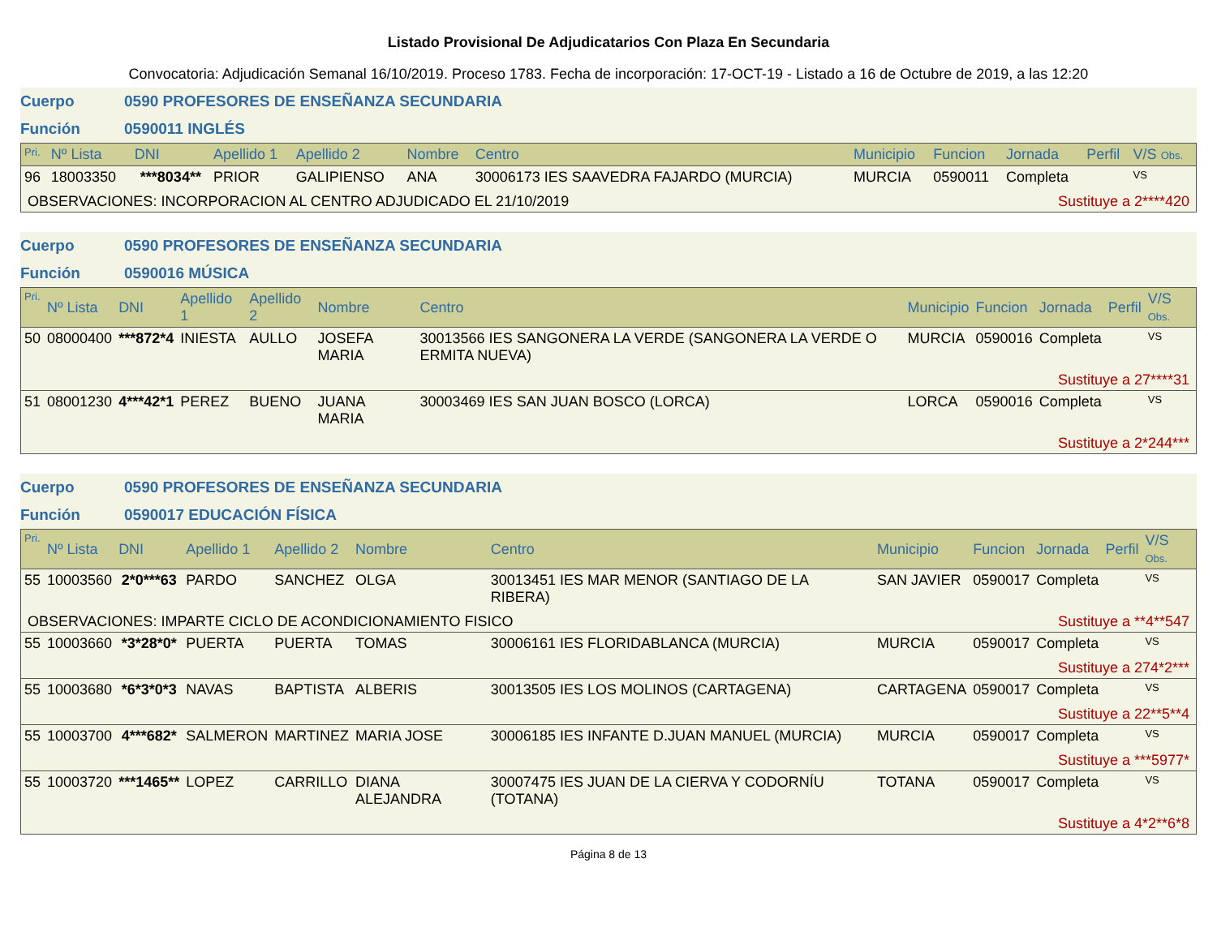Listado Provisional De Adjudicatarios Con Plaza En Secundaria
Convocatoria: Adjudicación Semanal 16/10/2019. Proceso 1783. Fecha de incorporación: 17-OCT-19 - Listado a 16 de Octubre de 2019, a las 12:20
Cuerpo 0590 PROFESORES DE ENSEÑANZA SECUNDARIA
Función 0590011 INGLÉS
| Pri. | Nº Lista | DNI | Apellido 1 | Apellido 2 | Nombre | Centro | Municipio | Funcion | Jornada | Perfil | V/S Obs. |
| --- | --- | --- | --- | --- | --- | --- | --- | --- | --- | --- | --- |
| 96 | 18003350 | ***8034** | PRIOR | GALIPIENSO | ANA | 30006173 IES SAAVEDRA FAJARDO (MURCIA) | MURCIA | 0590011 | Completa | | VS |
| OBSERVACIONES: INCORPORACION AL CENTRO ADJUDICADO EL 21/10/2019 | | | | | | | | Sustituye a 2****420 | | | |
Cuerpo 0590 PROFESORES DE ENSEÑANZA SECUNDARIA
Función 0590016 MÚSICA
| Pri. | Nº Lista | DNI | Apellido 1 | Apellido 2 | Nombre | Centro | Municipio | Funcion | Jornada | Perfil | V/S Obs. |
| --- | --- | --- | --- | --- | --- | --- | --- | --- | --- | --- | --- |
| 50 | 08000400 | ***872*4 | INIESTA | AULLO | JOSEFA MARIA | 30013566 IES SANGONERA LA VERDE (SANGONERA LA VERDE O ERMITA NUEVA) | MURCIA | 0590016 | Completa | | VS |
| Sustituye a 27****31 | | | | | | | | | | | |
| 51 | 08001230 | 4***42*1 | PEREZ | BUENO | JUANA MARIA | 30003469 IES SAN JUAN BOSCO (LORCA) | LORCA | 0590016 | Completa | | VS |
| Sustituye a 2*244*** | | | | | | | | | | | |
Cuerpo 0590 PROFESORES DE ENSEÑANZA SECUNDARIA
Función 0590017 EDUCACIÓN FÍSICA
| Pri. | Nº Lista | DNI | Apellido 1 | Apellido 2 | Nombre | Centro | Municipio | Funcion | Jornada | Perfil | V/S Obs. |
| --- | --- | --- | --- | --- | --- | --- | --- | --- | --- | --- | --- |
| 55 | 10003560 | 2*0***63 | PARDO | SANCHEZ | OLGA | 30013451 IES MAR MENOR (SANTIAGO DE LA RIBERA) | SAN JAVIER | 0590017 | Completa | | VS |
| OBSERVACIONES: IMPARTE CICLO DE ACONDICIONAMIENTO FISICO | | | | | | | | Sustituye a **4**547 | | | |
| 55 | 10003660 | *3*28*0* | PUERTA | PUERTA | TOMAS | 30006161 IES FLORIDABLANCA (MURCIA) | MURCIA | 0590017 | Completa | | VS |
| Sustituye a 274*2*** | | | | | | | | | | | |
| 55 | 10003680 | *6*3*0*3 | NAVAS | BAPTISTA | ALBERIS | 30013505 IES LOS MOLINOS (CARTAGENA) | CARTAGENA | 0590017 | Completa | | VS |
| Sustituye a 22**5**4 | | | | | | | | | | | |
| 55 | 10003700 | 4***682* | SALMERON | MARTINEZ | MARIA JOSE | 30006185 IES INFANTE D.JUAN MANUEL (MURCIA) | MURCIA | 0590017 | Completa | | VS |
| Sustituye a ***5977* | | | | | | | | | | | |
| 55 | 10003720 | ***1465** | LOPEZ | CARRILLO | DIANA ALEJANDRA | 30007475 IES JUAN DE LA CIERVA Y CODORNÍU (TOTANA) | TOTANA | 0590017 | Completa | | VS |
| Sustituye a 4*2**6*8 | | | | | | | | | | | |
Página 8 de 13